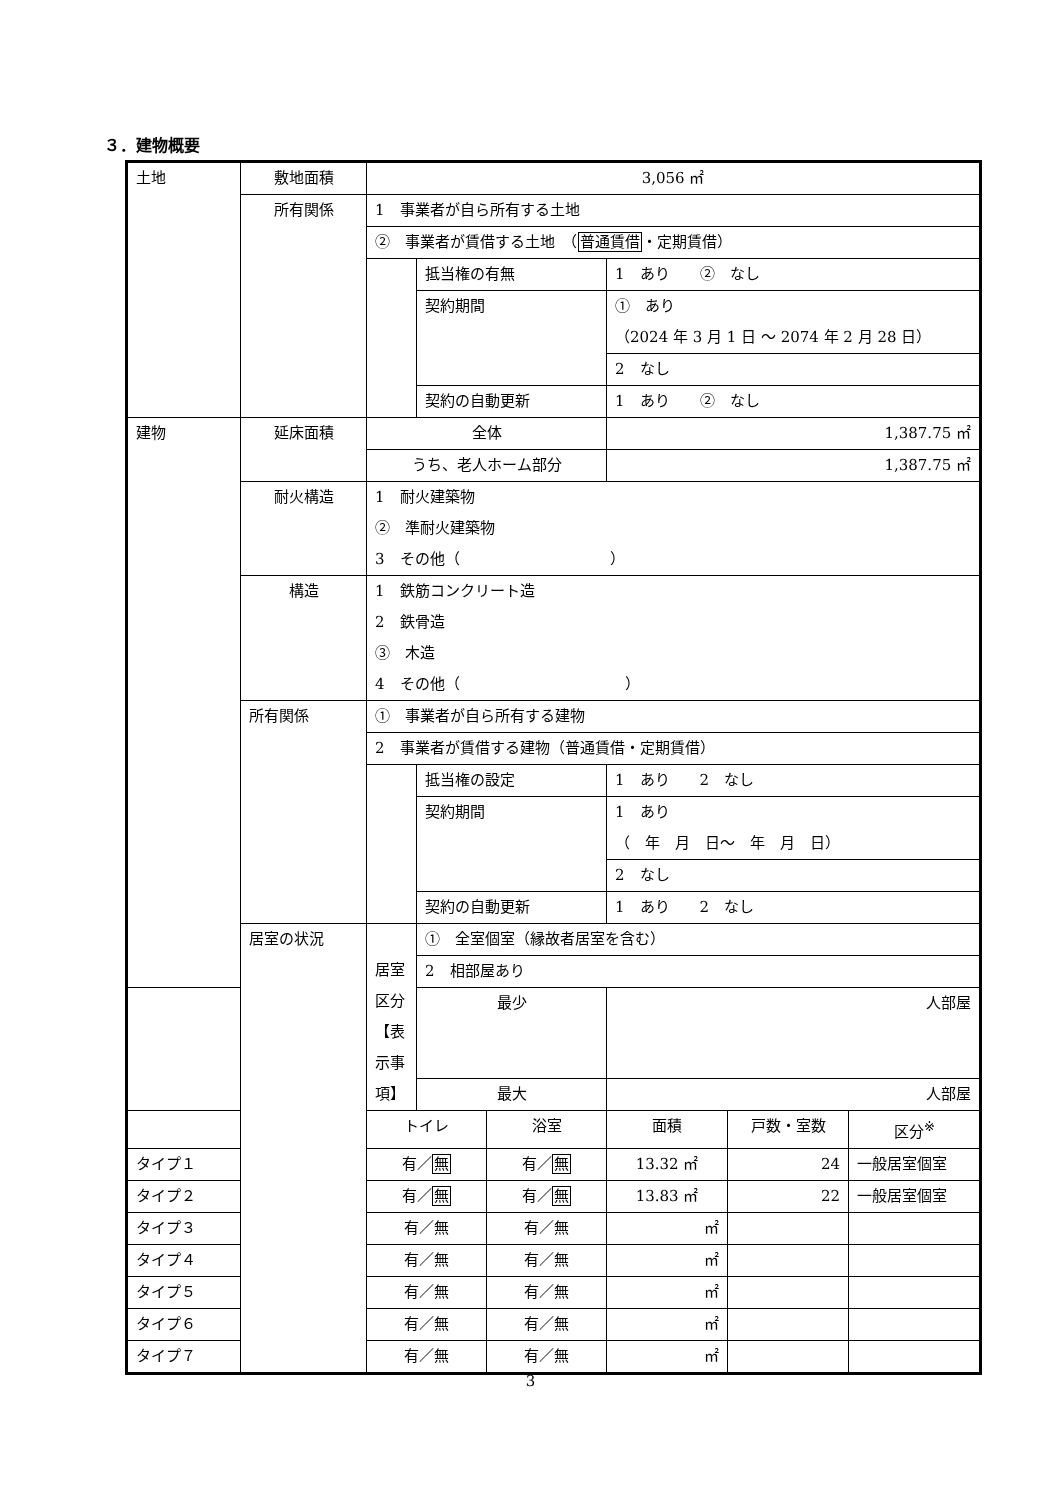３．建物概要
| 土地 | 敷地面積 | 3,056 ㎡ | | | | | |
| | 所有関係 | 1 事業者が自ら所有する土地 | | | | | |
| | | ② 事業者が賃借する土地 （ 普通賃借 ・定期賃借） | | | | | |
| | | | 抵当権の有無 | | 1 あり ② なし | | |
| | | | 契約期間 | | ① あり （2024 年 3 月 1 日 ～ 2074 年 2 月 28 日） | | |
| | | | | | 2 なし | | |
| | | | 契約の自動更新 | | 1 あり ② なし | | |
| 建物 | 延床面積 | 全体 | | | 1,387.75 ㎡ | | |
| | | うち、老人ホーム部分 | | | 1,387.75 ㎡ | | |
| | 耐火構造 | 1 耐火建築物 ② 準耐火建築物 3 その他（ ） | | | | | |
| | 構造 | 1 鉄筋コンクリート造 2 鉄骨造 ③ 木造 4 その他（ ） | | | | | |
| | 所有関係 | ① 事業者が自ら所有する建物 | | | | | |
| | | 2 事業者が賃借する建物（普通賃借・定期賃借） | | | | | |
| | | | 抵当権の設定 | | 1 あり 2 なし | | |
| | | | 契約期間 | | 1 あり （ 年 月 日～ 年 月 日） | | |
| | | | | | 2 なし | | |
| | | | 契約の自動更新 | | 1 あり 2 なし | | |
| | 居室の状況 | 居室区分 【表示事項】 | ① 全室個室（縁故者居室を含む） | | | | |
| | | | 2 相部屋あり | | | | |
| | | | 最少 | | 人部屋 | | |
| | | | 最大 | | 人部屋 | | |
| | | トイレ | | 浴室 | 面積 | 戸数・室数 | 区分<sup>※</sup> |
| タイプ１ | | 有／ 無 | | 有／ 無 | 13.32 ㎡ | 24 | 一般居室個室 |
| タイプ２ | | 有／ 無 | | 有／ 無 | 13.83 ㎡ | 22 | 一般居室個室 |
| タイプ３ | | 有／無 | | 有／無 | ㎡ | | |
| タイプ４ | | 有／無 | | 有／無 | ㎡ | | |
| タイプ５ | | 有／無 | | 有／無 | ㎡ | | |
| タイプ６ | | 有／無 | | 有／無 | ㎡ | | |
| タイプ７ | | 有／無 | | 有／無 | ㎡ | | |
3